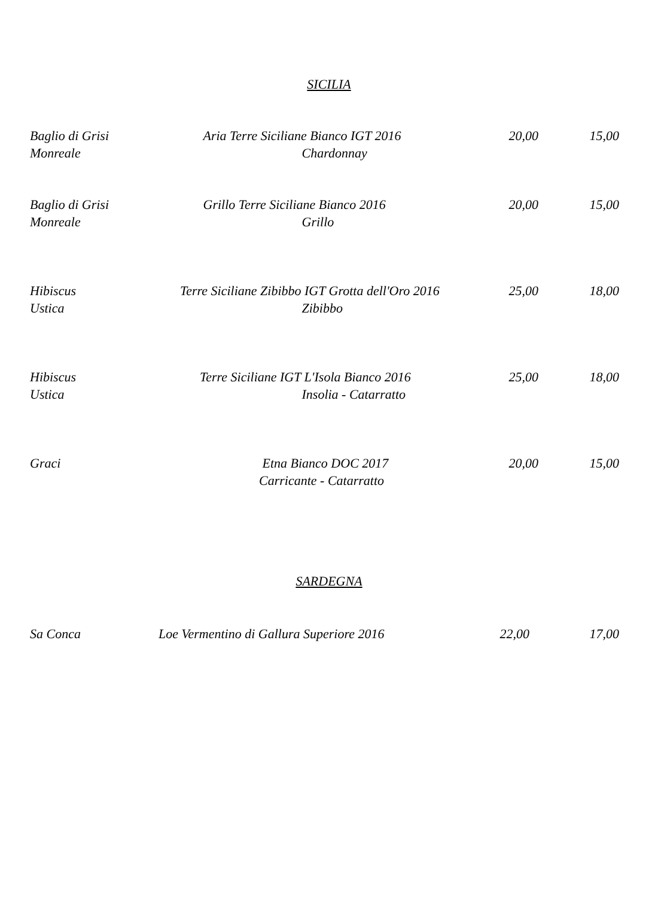SICILIA
| Baglio di Grisi Monreale | Aria Terre Siciliane Bianco IGT 2016 Chardonnay | 20,00 | 15,00 |
| Baglio di Grisi Monreale | Grillo Terre Siciliane Bianco 2016 Grillo | 20,00 | 15,00 |
| Hibiscus Ustica | Terre Siciliane Zibibbo IGT Grotta dell'Oro 2016 Zibibbo | 25,00 | 18,00 |
| Hibiscus Ustica | Terre Siciliane IGT L'Isola Bianco 2016 Insolia - Catarratto | 25,00 | 18,00 |
| Graci | Etna Bianco DOC 2017 Carricante - Catarratto | 20,00 | 15,00 |
SARDEGNA
| Sa Conca | Loe Vermentino di Gallura Superiore 2016 | 22,00 | 17,00 |